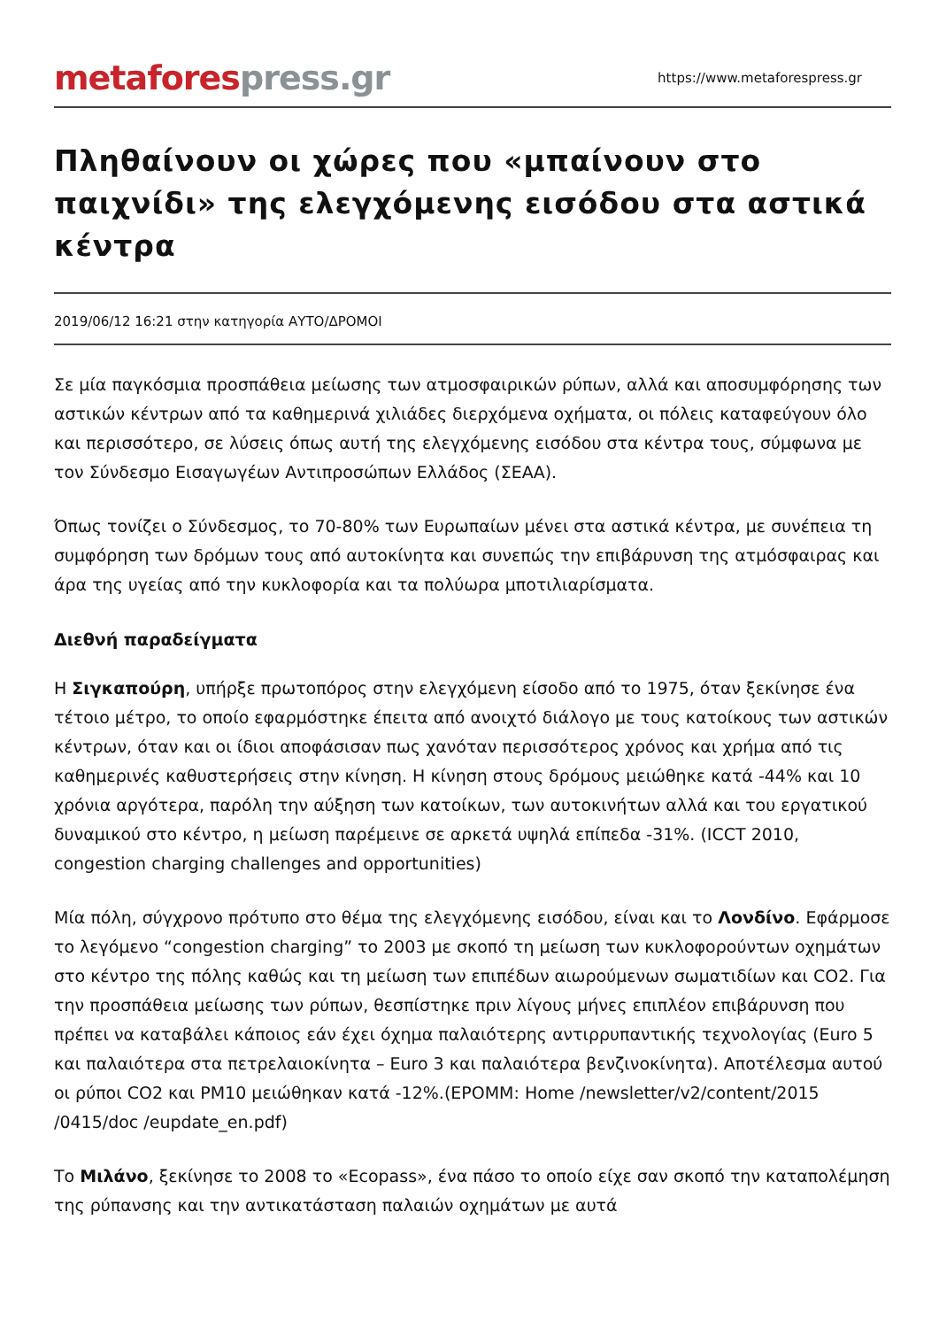metafores press.gr
https://www.metaforespress.gr
Πληθαίνουν οι χώρες που «μπαίνουν στο παιχνίδι» της ελεγχόμενης εισόδου στα αστικά κέντρα
2019/06/12 16:21 στην κατηγορία ΑΥΤΟ/ΔΡΟΜΟΙ
Σε μία παγκόσμια προσπάθεια μείωσης των ατμοσφαιρικών ρύπων, αλλά και αποσυμφόρησης των αστικών κέντρων από τα καθημερινά χιλιάδες διερχόμενα οχήματα, οι πόλεις καταφεύγουν όλο και περισσότερο, σε λύσεις όπως αυτή της ελεγχόμενης εισόδου στα κέντρα τους, σύμφωνα με τον Σύνδεσμο Εισαγωγέων Αντιπροσώπων Ελλάδος (ΣΕΑΑ).
Όπως τονίζει ο Σύνδεσμος, το 70-80% των Ευρωπαίων μένει στα αστικά κέντρα, με συνέπεια τη συμφόρηση των δρόμων τους από αυτοκίνητα και συνεπώς την επιβάρυνση της ατμόσφαιρας και άρα της υγείας από την κυκλοφορία και τα πολύωρα μποτιλιαρίσματα.
Διεθνή παραδείγματα
Η Σιγκαπούρη, υπήρξε πρωτοπόρος στην ελεγχόμενη είσοδο από το 1975, όταν ξεκίνησε ένα τέτοιο μέτρο, το οποίο εφαρμόστηκε έπειτα από ανοιχτό διάλογο με τους κατοίκους των αστικών κέντρων, όταν και οι ίδιοι αποφάσισαν πως χανόταν περισσότερος χρόνος και χρήμα από τις καθημερινές καθυστερήσεις στην κίνηση. Η κίνηση στους δρόμους μειώθηκε κατά -44% και 10 χρόνια αργότερα, παρόλη την αύξηση των κατοίκων, των αυτοκινήτων αλλά και του εργατικού δυναμικού στο κέντρο, η μείωση παρέμεινε σε αρκετά υψηλά επίπεδα -31%. (ICCT 2010, congestion charging challenges and opportunities)
Μία πόλη, σύγχρονο πρότυπο στο θέμα της ελεγχόμενης εισόδου, είναι και το Λονδίνο. Εφάρμοσε το λεγόμενο “congestion charging” το 2003 με σκοπό τη μείωση των κυκλοφορούντων οχημάτων στο κέντρο της πόλης καθώς και τη μείωση των επιπέδων αιωρούμενων σωματιδίων και CO2. Για την προσπάθεια μείωσης των ρύπων, θεσπίστηκε πριν λίγους μήνες επιπλέον επιβάρυνση που πρέπει να καταβάλει κάποιος εάν έχει όχημα παλαιότερης αντιρρυπαντικής τεχνολογίας (Euro 5 και παλαιότερα στα πετρελαιοκίνητα – Euro 3 και παλαιότερα βενζινοκίνητα). Αποτέλεσμα αυτού οι ρύποι CO2 και PM10 μειώθηκαν κατά -12%.(EPOMM: Home /newsletter/v2/content/2015 /0415/doc /eupdate_en.pdf)
Το Μιλάνο, ξεκίνησε το 2008 το «Ecopass», ένα πάσο το οποίο είχε σαν σκοπό την καταπολέμηση της ρύπανσης και την αντικατάσταση παλαιών οχημάτων με αυτά